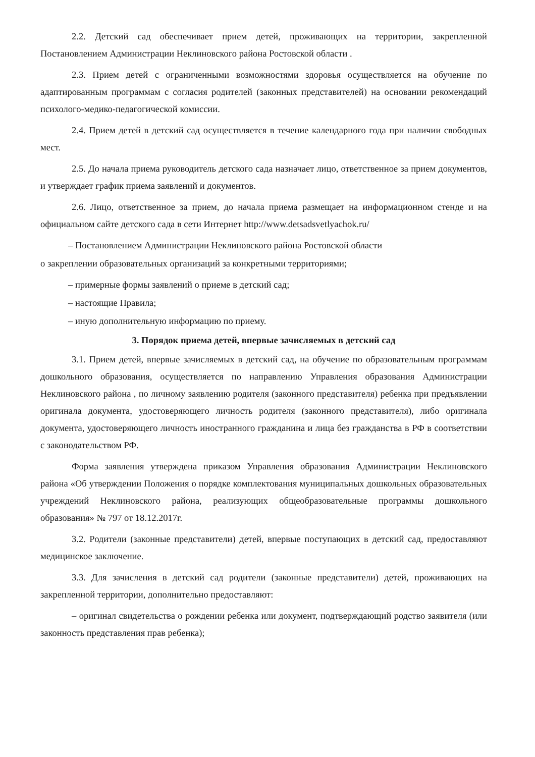2.2. Детский сад обеспечивает прием детей, проживающих на территории, закрепленной Постановлением Администрации Неклиновского района Ростовской области .
2.3. Прием детей с ограниченными возможностями здоровья осуществляется на обучение по адаптированным программам с согласия родителей (законных представителей) на основании рекомендаций психолого-медико-педагогической комиссии.
2.4. Прием детей в детский сад осуществляется в течение календарного года при наличии свободных мест.
2.5. До начала приема руководитель детского сада назначает лицо, ответственное за прием документов, и утверждает график приема заявлений и документов.
2.6. Лицо, ответственное за прием, до начала приема размещает на информационном стенде и на официальном сайте детского сада в сети Интернет http://www.detsadsvetlyachok.ru/
– Постановлением Администрации Неклиновского района Ростовской области
о закреплении образовательных организаций за конкретными территориями;
– примерные формы заявлений о приеме в детский сад;
– настоящие Правила;
– иную дополнительную информацию по приему.
3. Порядок приема детей, впервые зачисляемых в детский сад
3.1. Прием детей, впервые зачисляемых в детский сад, на обучение по образовательным программам дошкольного образования, осуществляется по направлению Управления образования Администрации Неклиновского района , по личному заявлению родителя (законного представителя) ребенка при предъявлении оригинала документа, удостоверяющего личность родителя (законного представителя), либо оригинала документа, удостоверяющего личность иностранного гражданина и лица без гражданства в РФ в соответствии с законодательством РФ.
Форма заявления утверждена приказом Управления образования Администрации Неклиновского района «Об утверждении Положения о порядке комплектования муниципальных дошкольных образовательных учреждений Неклиновского района, реализующих общеобразовательные программы дошкольного образования» № 797 от 18.12.2017г.
3.2. Родители (законные представители) детей, впервые поступающих в детский сад, предоставляют медицинское заключение.
3.3. Для зачисления в детский сад родители (законные представители) детей, проживающих на закрепленной территории, дополнительно предоставляют:
– оригинал свидетельства о рождении ребенка или документ, подтверждающий родство заявителя (или законность представления прав ребенка);